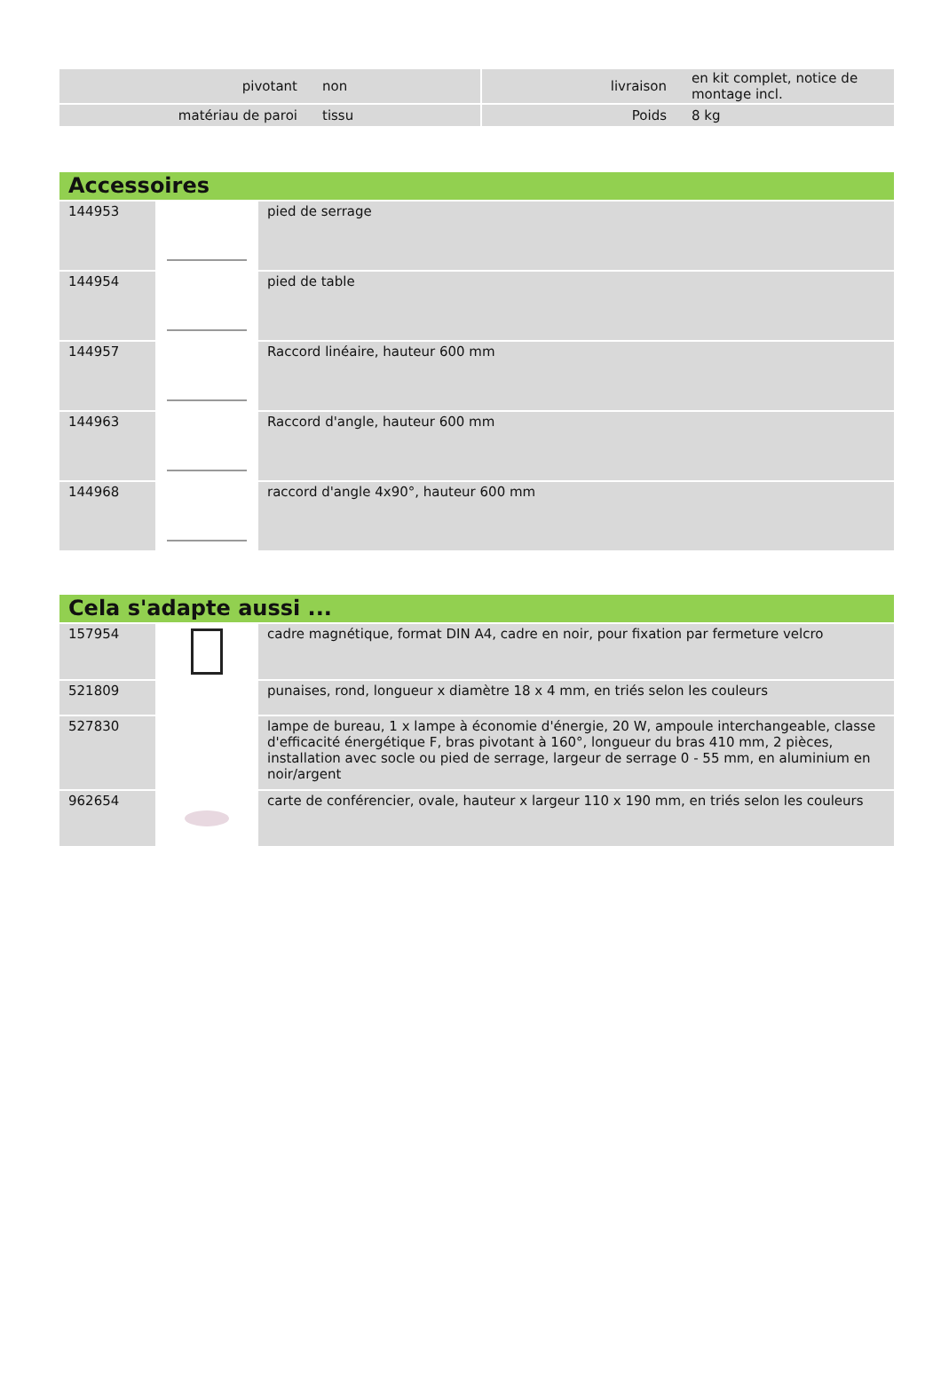| pivotant | non | | livraison | en kit complet, notice de montage incl. |
| matériau de paroi | tissu | | Poids | 8 kg |
Accessoires
| 144953 | | pied de serrage |
| 144954 | | pied de table |
| 144957 | | Raccord linéaire, hauteur 600 mm |
| 144963 | | Raccord d'angle, hauteur 600 mm |
| 144968 | | raccord d'angle 4x90°, hauteur 600 mm |
Cela s'adapte aussi ...
| 157954 | | cadre magnétique, format DIN A4, cadre en noir, pour fixation par fermeture velcro |
| 521809 | | punaises, rond, longueur x diamètre 18 x 4 mm, en triés selon les couleurs |
| 527830 | | lampe de bureau, 1 x lampe à économie d'énergie, 20 W, ampoule interchangeable, classe d'efficacité énergétique F, bras pivotant à 160°, longueur du bras 410 mm, 2 pièces, installation avec socle ou pied de serrage, largeur de serrage 0 - 55 mm, en aluminium en noir/argent |
| 962654 | | carte de conférencier, ovale, hauteur x largeur 110 x 190 mm, en triés selon les couleurs |